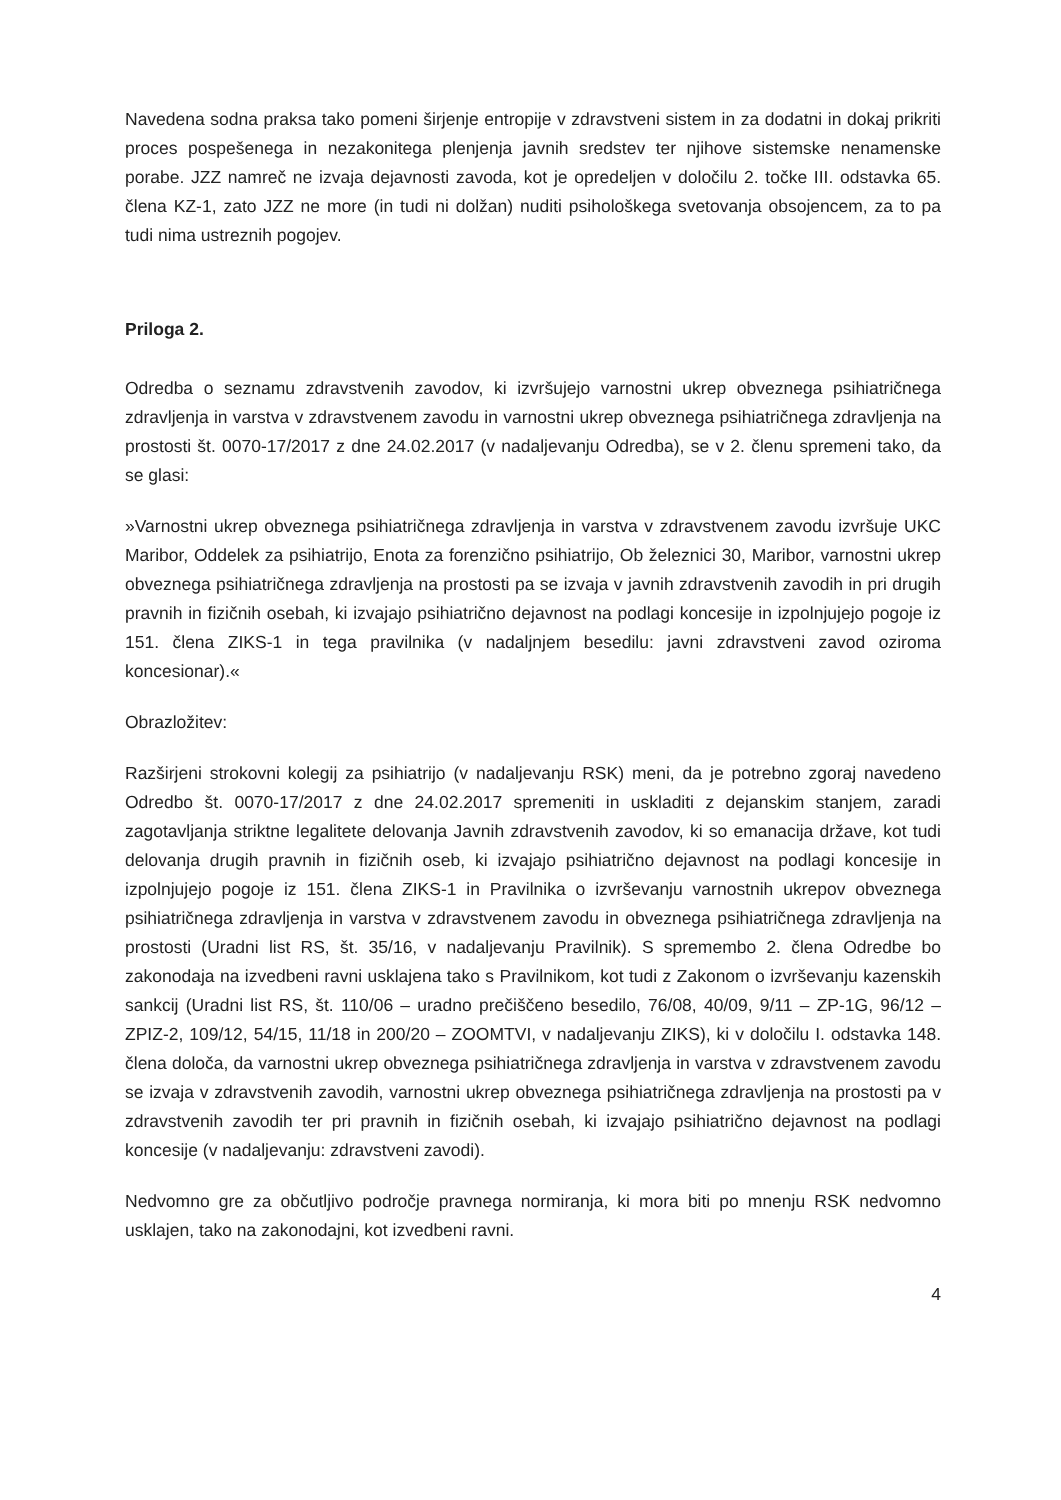Navedena sodna praksa tako pomeni širjenje entropije v zdravstveni sistem in za dodatni in dokaj prikriti proces pospešenega in nezakonitega plenjenja javnih sredstev ter njihove sistemske nenamenske porabe. JZZ namreč ne izvaja dejavnosti zavoda, kot je opredeljen v določilu 2. točke III. odstavka 65. člena KZ-1, zato JZZ ne more (in tudi ni dolžan) nuditi psihološkega svetovanja obsojencem, za to pa tudi nima ustreznih pogojev.
Priloga 2.
Odredba o seznamu zdravstvenih zavodov, ki izvršujejo varnostni ukrep obveznega psihiatričnega zdravljenja in varstva v zdravstvenem zavodu in varnostni ukrep obveznega psihiatričnega zdravljenja na prostosti št. 0070-17/2017 z dne 24.02.2017 (v nadaljevanju Odredba), se v 2. členu spremeni tako, da se glasi:
»Varnostni ukrep obveznega psihiatričnega zdravljenja in varstva v zdravstvenem zavodu izvršuje UKC Maribor, Oddelek za psihiatrijo, Enota za forenzično psihiatrijo, Ob železnici 30, Maribor, varnostni ukrep obveznega psihiatričnega zdravljenja na prostosti pa se izvaja v javnih zdravstvenih zavodih in pri drugih pravnih in fizičnih osebah, ki izvajajo psihiatrično dejavnost na podlagi koncesije in izpolnjujejo pogoje iz 151. člena ZIKS-1 in tega pravilnika (v nadaljnjem besedilu: javni zdravstveni zavod oziroma koncesionar).«
Obrazložitev:
Razširjeni strokovni kolegij za psihiatrijo (v nadaljevanju RSK) meni, da je potrebno zgoraj navedeno Odredbo št. 0070-17/2017 z dne 24.02.2017 spremeniti in uskladiti z dejanskim stanjem, zaradi zagotavljanja striktne legalitete delovanja Javnih zdravstvenih zavodov, ki so emanacija države, kot tudi delovanja drugih pravnih in fizičnih oseb, ki izvajajo psihiatrično dejavnost na podlagi koncesije in izpolnjujejo pogoje iz 151. člena ZIKS-1 in Pravilnika o izvrševanju varnostnih ukrepov obveznega psihiatričnega zdravljenja in varstva v zdravstvenem zavodu in obveznega psihiatričnega zdravljenja na prostosti (Uradni list RS, št. 35/16, v nadaljevanju Pravilnik). S spremembo 2. člena Odredbe bo zakonodaja na izvedbeni ravni usklajena tako s Pravilnikom, kot tudi z Zakonom o izvrševanju kazenskih sankcij (Uradni list RS, št. 110/06 – uradno prečiščeno besedilo, 76/08, 40/09, 9/11 – ZP-1G, 96/12 – ZPIZ-2, 109/12, 54/15, 11/18 in 200/20 – ZOOMTVI, v nadaljevanju ZIKS), ki v določilu I. odstavka 148. člena določa, da varnostni ukrep obveznega psihiatričnega zdravljenja in varstva v zdravstvenem zavodu se izvaja v zdravstvenih zavodih, varnostni ukrep obveznega psihiatričnega zdravljenja na prostosti pa v zdravstvenih zavodih ter pri pravnih in fizičnih osebah, ki izvajajo psihiatrično dejavnost na podlagi koncesije (v nadaljevanju: zdravstveni zavodi).
Nedvomno gre za občutljivo področje pravnega normiranja, ki mora biti po mnenju RSK nedvomno usklajen, tako na zakonodajni, kot izvedbeni ravni.
4